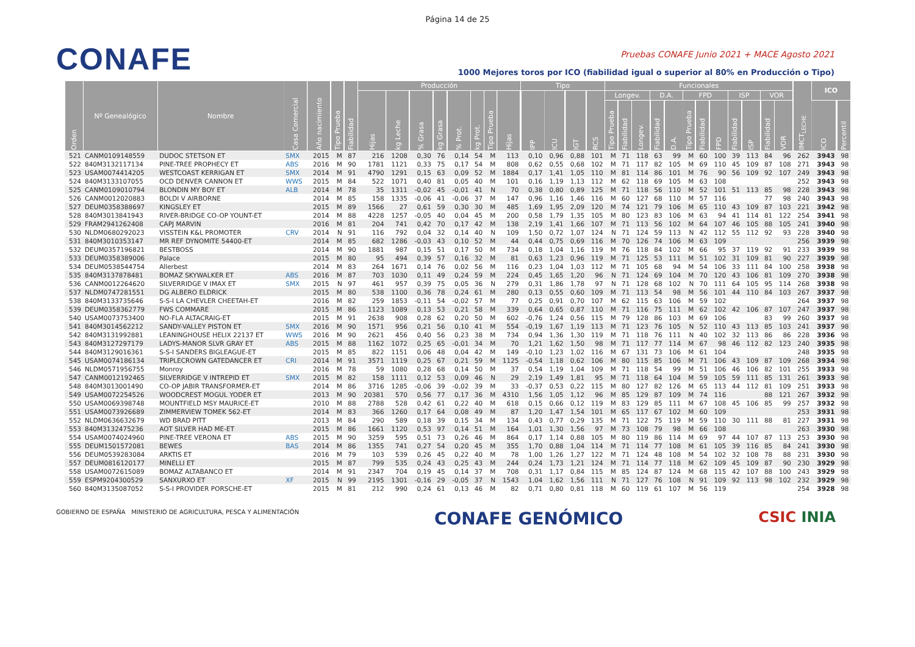Página 14 de 25
CONAFE
Pruebas CONAFE Junio 2021 + MACE Agosto 2021
1000 Mejores toros por ICO (fiabilidad igual o superior al 80% en Producción o Tipo)
| Orden | Nº Genealógico | Nombre | Casa Comercial | Año nacimiento | Tipo Prueba | Fiabilidad | Producción | | | | | | | | Tipo | | | | Funcionales | | | | | | | | | | | | IMCT<sub>LECHE</sub> | ICO | |
| --- | --- | --- | --- | --- | --- | --- | --- | --- | --- | --- | --- | --- | --- | --- | --- | --- | --- | --- | --- | --- | --- | --- | --- | --- | --- | --- | --- | --- | --- | --- | --- | --- | --- |
| | | | | | | | Hijas | kg Leche | % Grasa | kg Grasa | % Prot. | kg Prot. | Tipo Prueba | Hijas | IPP | ICU | IGT | RCS | Longev. | | | D.A. | | FPD | | | ISP | | VOR | | | | |
| | | | | | | | | | | | | | | | | | | | Tipo Prueba | Fiabilidad | Longev. | Fiabilidad | D.A. | Tipo Prueba | Fiabilidad | FPD | Fiabilidad | ISP | Fiabilidad | VOR | | ICO | Percentil |
| 521 | CANM0109148559 | DUDOC STETSON ET | SMX | 2015 | M | 87 | 216 | 1208 | 0,30 | 76 | 0,14 | 54 | M | 113 | 0,10 | 0,96 | 0,88 | 101 | M | 71 | 118 | 63 | 99 | M | 60 | 100 | 39 | 113 | 84 | 96 | 262 | 3943 | 98 |
| 522 | 840M3132117134 | PINE-TREE PROPHECY ET | ABS | 2016 | M | 90 | 1781 | 1121 | 0,33 | 75 | 0,17 | 54 | M | 808 | 0,62 | 0,55 | 0,68 | 102 | M | 71 | 117 | 82 | 105 | M | 69 | 110 | 45 | 109 | 87 | 108 | 271 | 3943 | 98 |
| 523 | USAM0074414205 | WESTCOAST KERRIGAN ET | SMX | 2014 | M | 91 | 4790 | 1291 | 0,15 | 63 | 0,09 | 52 | M | 1884 | 0,17 | 1,41 | 1,05 | 110 | M | 81 | 114 | 86 | 101 | M | 76 | 90 | 56 | 109 | 92 | 107 | 249 | 3943 | 98 |
| 524 | 840M3133107055 | OCD DENVER CANNON ET | WWS | 2015 | M | 84 | 522 | 1071 | 0,40 | 81 | 0,05 | 40 | M | 101 | 0,16 | 1,19 | 1,13 | 112 | M | 62 | 118 | 69 | 105 | M | 63 | 108 | | | | | 252 | 3943 | 98 |
| 525 | CANM0109010794 | BLONDIN MY BOY ET | ALB | 2014 | M | 78 | 35 | 1311 | -0,02 | 45 | -0,01 | 41 | N | 70 | 0,38 | 0,80 | 0,89 | 125 | M | 71 | 118 | 56 | 110 | M | 52 | 101 | 51 | 113 | 85 | 98 | 228 | 3943 | 98 |
| 526 | CANM0012020883 | BOLDI V AIRBORNE | | 2014 | M | 85 | 158 | 1335 | -0,06 | 41 | -0,06 | 37 | M | 147 | 0,96 | 1,16 | 1,46 | 116 | M | 60 | 127 | 68 | 110 | M | 57 | 116 | | | 77 | 98 | 240 | 3943 | 98 |
| 527 | DEUM0358388697 | KINGSLEY ET | | 2015 | M | 89 | 1566 | 27 | 0,61 | 59 | 0,30 | 30 | M | 485 | 1,69 | 1,95 | 2,09 | 120 | M | 74 | 121 | 79 | 106 | M | 65 | 110 | 43 | 109 | 87 | 103 | 221 | 3942 | 98 |
| 528 | 840M3013841943 | RIVER-BRIDGE CO-OP YOUNT-ET | | 2014 | M | 88 | 4228 | 1257 | -0,05 | 40 | 0,04 | 45 | M | 200 | 0,58 | 1,79 | 1,35 | 105 | M | 80 | 123 | 83 | 106 | M | 63 | 94 | 41 | 114 | 81 | 122 | 254 | 3941 | 98 |
| 529 | FRAM2941262408 | CAPJ MARVIN | | 2016 | M | 81 | 204 | 741 | 0,42 | 70 | 0,17 | 42 | M | 138 | 2,19 | 1,41 | 1,66 | 107 | M | 71 | 113 | 56 | 102 | M | 64 | 107 | 46 | 105 | 88 | 105 | 241 | 3940 | 98 |
| 530 | NLDM0680292023 | VISSTEIN K&L PROMOTER | CRV | 2014 | N | 91 | 116 | 792 | 0,04 | 32 | 0,14 | 40 | N | 109 | 1,50 | 0,72 | 1,07 | 124 | N | 71 | 124 | 59 | 113 | N | 42 | 112 | 55 | 112 | 92 | 93 | 228 | 3940 | 98 |
| 531 | 840M3010353147 | MR REF DYNOMITE 54400-ET | | 2014 | M | 85 | 682 | 1286 | -0,03 | 43 | 0,10 | 52 | M | 44 | 0,44 | 0,75 | 0,69 | 116 | M | 70 | 126 | 74 | 106 | M | 63 | 109 | | | | | 256 | 3939 | 98 |
| 532 | DEUM0357196821 | BESTBOSS | | 2014 | M | 90 | 1881 | 987 | 0,15 | 51 | 0,17 | 50 | M | 734 | 0,18 | 1,04 | 1,16 | 119 | M | 76 | 118 | 84 | 102 | M | 66 | 95 | 37 | 119 | 92 | 91 | 233 | 3939 | 98 |
| 533 | DEUM0358389006 | Palace | | 2015 | M | 80 | 95 | 494 | 0,39 | 57 | 0,16 | 32 | M | 81 | 0,63 | 1,23 | 0,96 | 119 | M | 71 | 125 | 53 | 111 | M | 51 | 102 | 31 | 109 | 81 | 90 | 227 | 3939 | 98 |
| 534 | DEUM0538544754 | Allerbest | | 2014 | M | 83 | 264 | 1671 | 0,14 | 76 | 0,02 | 56 | M | 116 | 0,23 | 1,04 | 1,03 | 112 | M | 71 | 105 | 68 | 94 | M | 54 | 106 | 33 | 111 | 84 | 100 | 258 | 3938 | 98 |
| 535 | 840M3137878481 | BOMAZ SKYWALKER ET | ABS | 2016 | M | 87 | 703 | 1030 | 0,11 | 49 | 0,24 | 59 | M | 224 | 0,45 | 1,65 | 1,20 | 96 | N | 71 | 124 | 69 | 104 | M | 70 | 120 | 43 | 106 | 81 | 109 | 270 | 3938 | 98 |
| 536 | CANM0012264620 | SILVERRIDGE V IMAX ET | SMX | 2015 | N | 97 | 461 | 957 | 0,39 | 75 | 0,05 | 36 | N | 279 | 0,31 | 1,86 | 1,78 | 97 | N | 71 | 128 | 68 | 102 | N | 70 | 111 | 64 | 105 | 95 | 114 | 268 | 3938 | 98 |
| 537 | NLDM0747281551 | DG ALBERO ELDRICK | | 2015 | M | 80 | 538 | 1100 | 0,36 | 78 | 0,24 | 61 | M | 280 | 0,13 | 0,55 | 0,60 | 109 | M | 71 | 113 | 54 | 98 | M | 56 | 101 | 44 | 110 | 84 | 103 | 267 | 3937 | 98 |
| 538 | 840M3133735646 | S-S-I LA CHEVLER CHEETAH-ET | | 2016 | M | 82 | 259 | 1853 | -0,11 | 54 | -0,02 | 57 | M | 77 | 0,25 | 0,91 | 0,70 | 107 | M | 62 | 115 | 63 | 106 | M | 59 | 102 | | | | | 264 | 3937 | 98 |
| 539 | DEUM0358362779 | FWS COMMARE | | 2015 | M | 86 | 1123 | 1089 | 0,13 | 53 | 0,21 | 58 | M | 339 | 0,64 | 0,65 | 0,87 | 110 | M | 71 | 116 | 75 | 111 | M | 62 | 102 | 42 | 106 | 87 | 107 | 247 | 3937 | 98 |
| 540 | USAM0073753400 | NO-FLA ALTACRAIG-ET | | 2015 | M | 91 | 2638 | 908 | 0,28 | 62 | 0,20 | 50 | M | 602 | -0,76 | 1,24 | 0,56 | 115 | M | 79 | 128 | 86 | 103 | M | 69 | 106 | | | 83 | 99 | 260 | 3937 | 98 |
| 541 | 840M3014562212 | SANDY-VALLEY PISTON ET | SMX | 2016 | M | 90 | 1571 | 956 | 0,21 | 56 | 0,10 | 41 | M | 554 | -0,19 | 1,67 | 1,19 | 113 | M | 71 | 123 | 76 | 105 | N | 52 | 110 | 43 | 113 | 85 | 103 | 241 | 3937 | 98 |
| 542 | 840M3131992881 | LEANINGHOUSE HELIX 22137 ET | WWS | 2016 | M | 90 | 2621 | 456 | 0,40 | 56 | 0,23 | 38 | M | 734 | 0,94 | 1,36 | 1,30 | 119 | M | 71 | 118 | 76 | 111 | N | 40 | 102 | 32 | 113 | 86 | 86 | 228 | 3936 | 98 |
| 543 | 840M3127297179 | LADYS-MANOR SLVR GRAY ET | ABS | 2015 | M | 88 | 1162 | 1072 | 0,25 | 65 | -0,01 | 34 | M | 70 | 1,21 | 1,62 | 1,50 | 98 | M | 71 | 117 | 77 | 114 | M | 67 | 98 | 46 | 112 | 82 | 123 | 240 | 3935 | 98 |
| 544 | 840M3129016361 | S-S-I SANDERS BIGLEAGUE-ET | | 2015 | M | 85 | 822 | 1151 | 0,06 | 48 | 0,04 | 42 | M | 149 | -0,10 | 1,23 | 1,02 | 116 | M | 67 | 131 | 73 | 106 | M | 61 | 104 | | | | | 248 | 3935 | 98 |
| 545 | USAM0074186134 | TRIPLECROWN GATEDANCER ET | CRI | 2014 | M | 91 | 3571 | 1119 | 0,25 | 67 | 0,21 | 59 | M | 1125 | -0,54 | 1,18 | 0,62 | 106 | M | 80 | 115 | 85 | 106 | M | 71 | 106 | 43 | 109 | 87 | 109 | 268 | 3934 | 98 |
| 546 | NLDM0571956755 | Monroy | | 2016 | M | 78 | 59 | 1080 | 0,28 | 68 | 0,14 | 50 | M | 37 | 0,54 | 1,19 | 1,04 | 109 | M | 71 | 118 | 54 | 99 | M | 51 | 106 | 46 | 106 | 82 | 101 | 255 | 3933 | 98 |
| 547 | CANM0012192465 | SILVERRIDGE V INTREPID ET | SMX | 2015 | M | 82 | 158 | 1111 | 0,12 | 53 | 0,09 | 46 | N | 29 | 2,19 | 1,49 | 1,81 | 95 | M | 71 | 118 | 64 | 104 | M | 59 | 105 | 59 | 111 | 85 | 131 | 261 | 3933 | 98 |
| 548 | 840M3013001490 | CO-OP JABIR TRANSFORMER-ET | | 2014 | M | 86 | 3716 | 1285 | -0,06 | 39 | -0,02 | 39 | M | 33 | -0,37 | 0,53 | 0,22 | 115 | M | 80 | 127 | 82 | 126 | M | 65 | 113 | 44 | 112 | 81 | 109 | 251 | 3933 | 98 |
| 549 | USAM0072254526 | WOODCREST MOGUL YODER ET | | 2013 | M | 90 | 20381 | 570 | 0,56 | 77 | 0,17 | 36 | M | 4310 | 1,56 | 1,05 | 1,12 | 96 | M | 85 | 129 | 87 | 109 | M | 74 | 116 | | | 88 | 121 | 267 | 3932 | 98 |
| 550 | USAM0069398748 | MOUNTFIELD MSY MAURICE-ET | | 2010 | M | 88 | 2788 | 528 | 0,42 | 61 | 0,22 | 40 | M | 618 | 0,15 | 0,66 | 0,12 | 119 | M | 83 | 129 | 85 | 111 | M | 67 | 108 | 45 | 106 | 85 | 99 | 257 | 3932 | 98 |
| 551 | USAM0073926689 | ZIMMERVIEW TOMEK 562-ET | | 2014 | M | 83 | 366 | 1260 | 0,17 | 64 | 0,08 | 49 | M | 87 | 1,20 | 1,47 | 1,54 | 101 | M | 65 | 117 | 67 | 102 | M | 60 | 109 | | | | | 253 | 3931 | 98 |
| 552 | NLDM0636632679 | WD BRAD PITT | | 2013 | M | 84 | 290 | 589 | 0,18 | 39 | 0,15 | 34 | M | 134 | 0,43 | 0,77 | 0,29 | 135 | M | 71 | 122 | 75 | 119 | M | 59 | 110 | 30 | 111 | 88 | 81 | 227 | 3931 | 98 |
| 553 | 840M3132475236 | AOT SILVER HAD ME-ET | | 2015 | M | 86 | 1661 | 1120 | 0,53 | 97 | 0,14 | 51 | M | 164 | 1,01 | 1,30 | 1,56 | 97 | M | 73 | 108 | 79 | 98 | M | 66 | 108 | | | | | 263 | 3930 | 98 |
| 554 | USAM0074024960 | PINE-TREE VERONA ET | ABS | 2015 | M | 90 | 3259 | 595 | 0,51 | 73 | 0,26 | 46 | M | 864 | 0,17 | 1,14 | 0,88 | 105 | M | 80 | 119 | 86 | 114 | M | 69 | 97 | 44 | 107 | 87 | 113 | 253 | 3930 | 98 |
| 555 | DEUM1501572081 | BEWES | BAS | 2014 | M | 86 | 1355 | 741 | 0,27 | 54 | 0,20 | 45 | M | 355 | 1,70 | 0,88 | 1,04 | 114 | M | 71 | 114 | 77 | 108 | M | 61 | 105 | 39 | 116 | 85 | 84 | 241 | 3930 | 98 |
| 556 | DEUM0539283084 | ARKTIS ET | | 2016 | M | 79 | 103 | 539 | 0,26 | 45 | 0,22 | 40 | M | 78 | 1,00 | 1,26 | 1,27 | 122 | M | 71 | 124 | 48 | 108 | M | 54 | 102 | 32 | 108 | 78 | 88 | 231 | 3930 | 98 |
| 557 | DEUM0816120177 | MINELLI ET | | 2015 | M | 87 | 799 | 535 | 0,24 | 43 | 0,25 | 43 | M | 244 | 0,24 | 1,73 | 1,21 | 124 | M | 71 | 114 | 77 | 118 | M | 62 | 109 | 45 | 109 | 87 | 90 | 230 | 3929 | 98 |
| 558 | USAM0072615089 | BOMAZ ALTABANCO ET | | 2014 | M | 91 | 2347 | 704 | 0,19 | 45 | 0,14 | 37 | M | 708 | 0,31 | 1,17 | 0,84 | 115 | M | 85 | 124 | 87 | 124 | M | 68 | 115 | 42 | 107 | 88 | 100 | 243 | 3929 | 98 |
| 559 | ESPM9204300529 | SANXURXO ET | XF | 2015 | N | 99 | 2195 | 1301 | -0,16 | 29 | -0,05 | 37 | N | 1543 | 1,04 | 1,62 | 1,56 | 111 | N | 71 | 127 | 76 | 108 | N | 91 | 109 | 92 | 113 | 98 | 102 | 232 | 3929 | 98 |
| 560 | 840M3135087052 | S-S-I PROVIDER PORSCHE-ET | | 2015 | M | 81 | 212 | 990 | 0,24 | 61 | 0,13 | 46 | M | 82 | 0,71 | 0,80 | 0,81 | 118 | M | 60 | 119 | 61 | 107 | M | 56 | 119 | | | | | 254 | 3928 | 98 |
GOBIERNO DE ESPAÑA MINISTERIO DE AGRICULTURA, PESCA Y ALIMENTACIÓN
CONAFE GENÓMICO
CSIC INIA